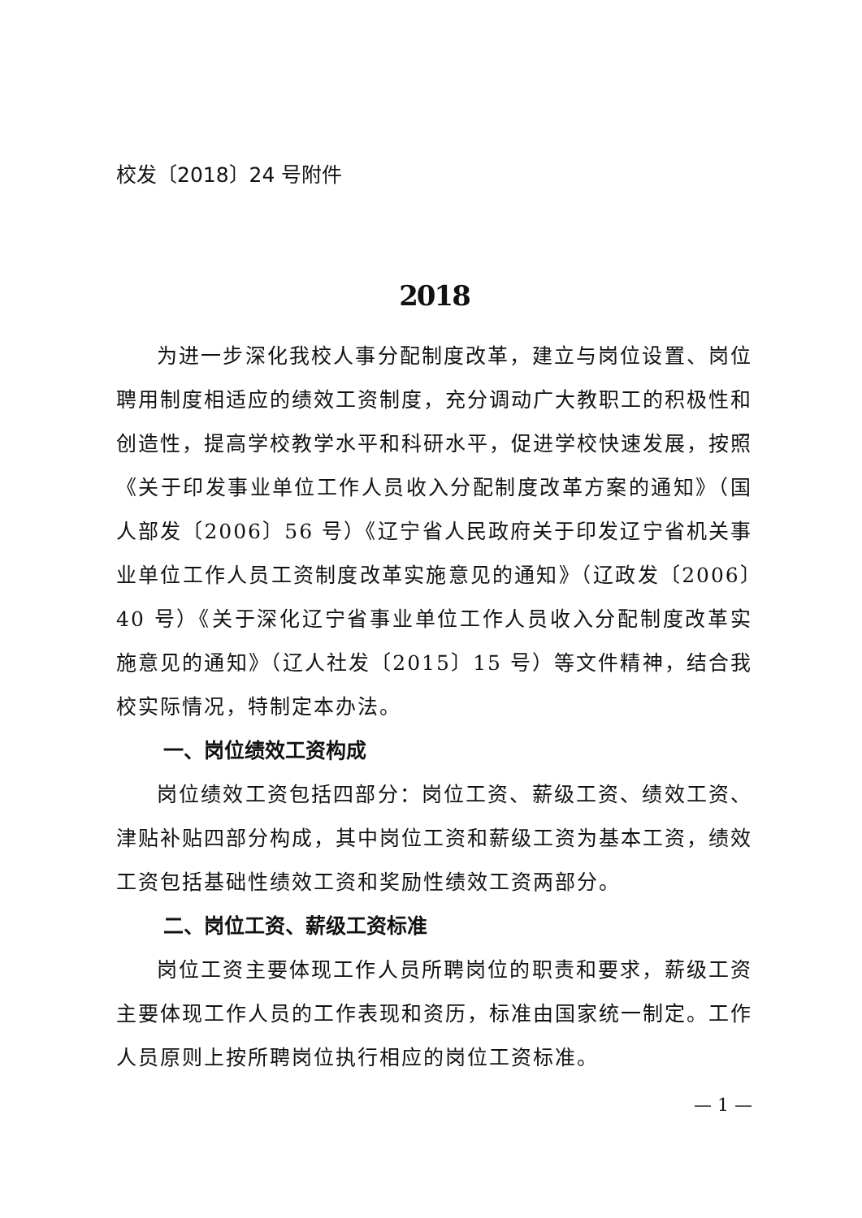校发〔2018〕24 号附件
2018
为进一步深化我校人事分配制度改革，建立与岗位设置、岗位聘用制度相适应的绩效工资制度，充分调动广大教职工的积极性和创造性，提高学校教学水平和科研水平，促进学校快速发展，按照《关于印发事业单位工作人员收入分配制度改革方案的通知》（国人部发〔2006〕56 号）《辽宁省人民政府关于印发辽宁省机关事业单位工作人员工资制度改革实施意见的通知》（辽政发〔2006〕40 号）《关于深化辽宁省事业单位工作人员收入分配制度改革实施意见的通知》（辽人社发〔2015〕15 号）等文件精神，结合我校实际情况，特制定本办法。
一、岗位绩效工资构成
岗位绩效工资包括四部分：岗位工资、薪级工资、绩效工资、津贴补贴四部分构成，其中岗位工资和薪级工资为基本工资，绩效工资包括基础性绩效工资和奖励性绩效工资两部分。
二、岗位工资、薪级工资标准
岗位工资主要体现工作人员所聘岗位的职责和要求，薪级工资主要体现工作人员的工作表现和资历，标准由国家统一制定。工作人员原则上按所聘岗位执行相应的岗位工资标准。
— 1 —